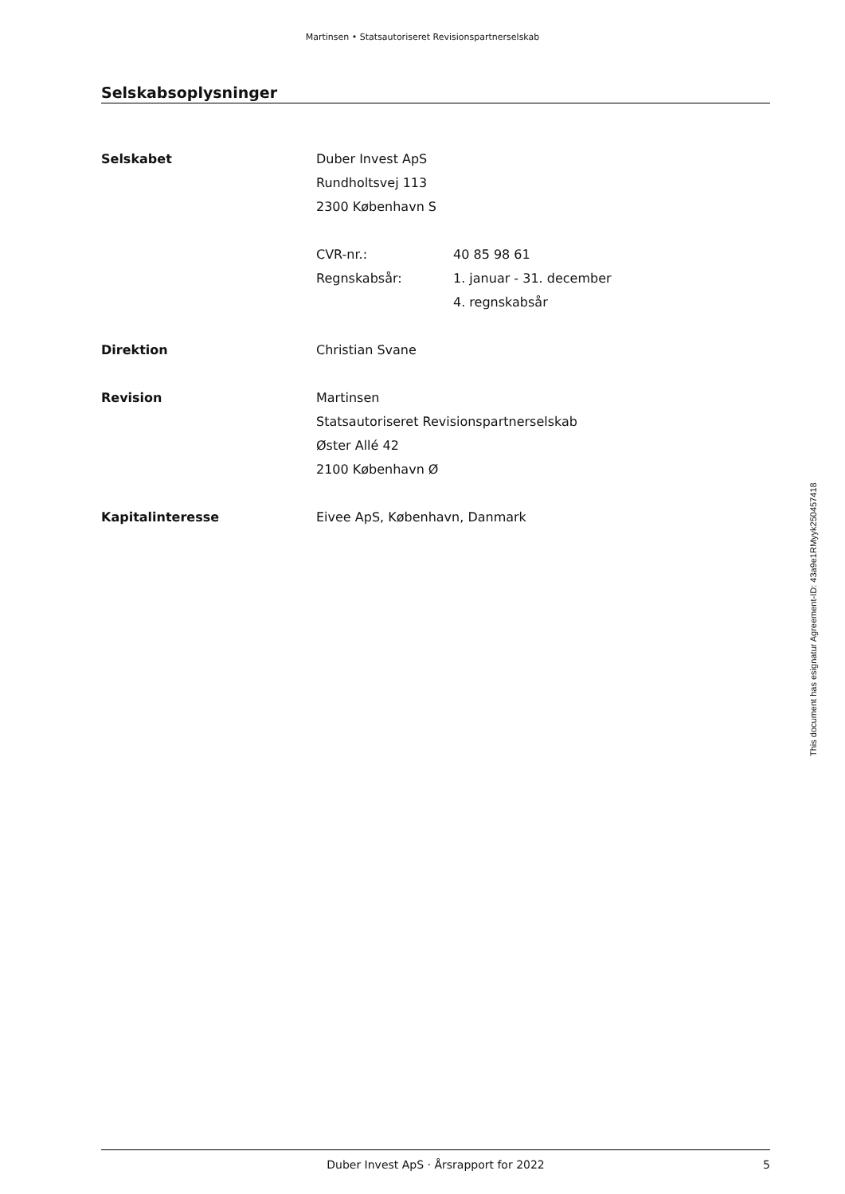Martinsen • Statsautoriseret Revisionspartnerselskab
Selskabsoplysninger
Selskabet Duber Invest ApS
Rundholtsvej 113
2300 København S
CVR-nr.: 40 85 98 61
Regnskabsår: 1. januar - 31. december
4. regnskabsår
Direktion Christian Svane
Revision Martinsen
Statsautoriseret Revisionspartnerselskab
Øster Allé 42
2100 København Ø
Kapitalinteresse Eivee ApS, København, Danmark
This document has esignatur Agreement-ID: 43a9e1RMyyk250457418
Duber Invest ApS · Årsrapport for 2022 5